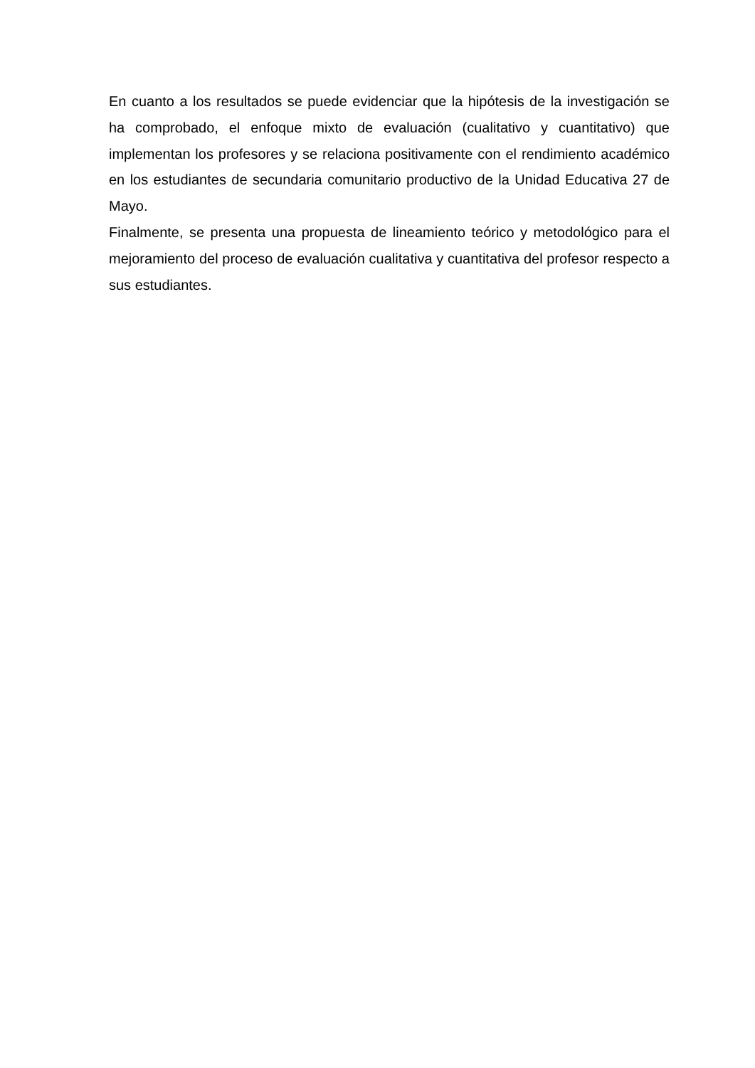En cuanto a los resultados se puede evidenciar que la hipótesis de la investigación se ha comprobado, el enfoque mixto de evaluación (cualitativo y cuantitativo) que implementan los profesores y se relaciona positivamente con el rendimiento académico en los estudiantes de secundaria comunitario productivo de la Unidad Educativa 27 de Mayo.
Finalmente, se presenta una propuesta de lineamiento teórico y metodológico para el mejoramiento del proceso de evaluación cualitativa y cuantitativa del profesor respecto a sus estudiantes.